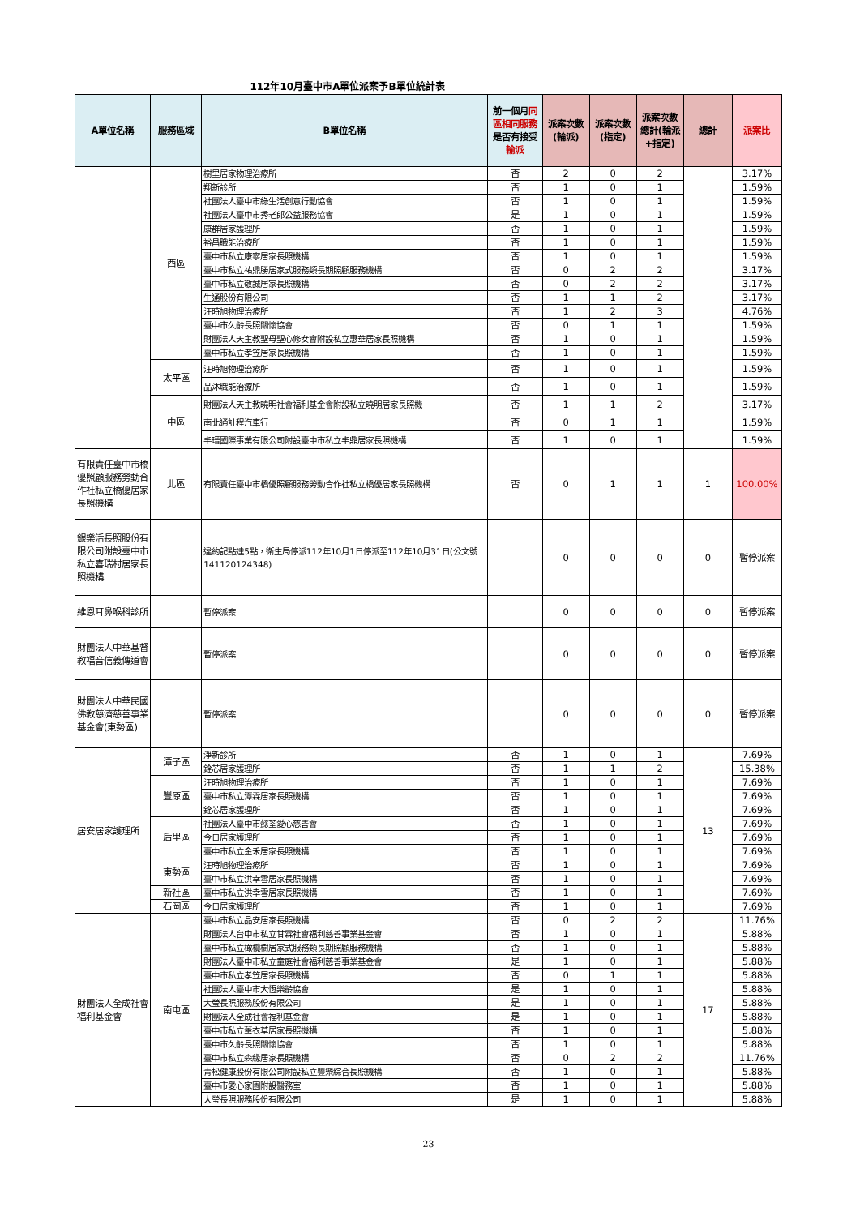112年10月臺中市A單位派案予B單位統計表
| A單位名稱 | 服務區域 | B單位名稱 | 前一個月 同區相同服務 是否有接受 輸派 | 派案次數(輪派) | 派案次數(指定) | 派案次數總計(輪派+指定) | 總計 | 派案比 |
| --- | --- | --- | --- | --- | --- | --- | --- | --- |
| | 西區 | 樹里居家物理治療所 | 否 | 2 | 0 | 2 | | 3.17% |
| | | 翔新診所 | 否 | 1 | 0 | 1 | | 1.59% |
| | | 社團法人臺中市綠生活創意行動協會 | 否 | 1 | 0 | 1 | | 1.59% |
| | | 社團法人臺中市秀老郎公益服務協會 | 是 | 1 | 0 | 1 | | 1.59% |
| | | 康群居家護理所 | 否 | 1 | 0 | 1 | | 1.59% |
| | | 裕昌職能治療所 | 否 | 1 | 0 | 1 | | 1.59% |
| | | 臺中市私立康寧居家長照機構 | 否 | 1 | 0 | 1 | | 1.59% |
| | | 臺中市私立祐鼎勝居家式服務類長期照顧服務機構 | 否 | 0 | 2 | 2 | | 3.17% |
| | | 臺中市私立敬誠居家長照機構 | 否 | 0 | 2 | 2 | | 3.17% |
| | | 生通股份有限公司 | 否 | 1 | 1 | 2 | | 3.17% |
| | | 汪時旭物理治療所 | 否 | 1 | 2 | 3 | | 4.76% |
| | | 臺中市久齡長照關懷協會 | 否 | 0 | 1 | 1 | | 1.59% |
| | | 財團法人天主教聖母聖心修女會附設私立惠華居家長照機構 | 否 | 1 | 0 | 1 | | 1.59% |
| | | 臺中市私立孝笠居家長照機構 | 否 | 1 | 0 | 1 | | 1.59% |
| | 太平區 | 汪時旭物理治療所 | 否 | 1 | 0 | 1 | | 1.59% |
| | | 品沐職能治療所 | 否 | 1 | 0 | 1 | | 1.59% |
| | 中區 | 財團法人天主教曉明社會福利基金會附設私立曉明居家長照機 | 否 | 1 | 1 | 2 | | 3.17% |
| | | 南北通計程汽車行 | 否 | 0 | 1 | 1 | | 1.59% |
| | | 丰瑨國際事業有限公司附設臺中市私立丰鼎居家長照機構 | 否 | 1 | 0 | 1 | | 1.59% |
| 有限責任臺中市橋優照顧服務勞動合作社私立橋優居家長照機構 | 北區 | 有限責任臺中市橋優照顧服務勞動合作社私立橋優居家長照機構 | 否 | 0 | 1 | 1 | 1 | 100.00% |
| 銀樂活長照股份有限公司附設臺中市私立喜瑞村居家長照機構 | | 違約記點達5點，衛生局停派112年10月1日停派至112年10月31日(公文號141120124348) | | 0 | 0 | 0 | 0 | 暫停派案 |
| 維恩耳鼻喉科診所 | | 暫停派案 | | 0 | 0 | 0 | 0 | 暫停派案 |
| 財團法人中華基督教福音信義傳道會 | | 暫停派案 | | 0 | 0 | 0 | 0 | 暫停派案 |
| 財團法人中華民國佛教慈濟慈善事業基金會(東勢區) | | 暫停派案 | | 0 | 0 | 0 | 0 | 暫停派案 |
| 居安居家護理所 | 潭子區 | 淨新診所 | 否 | 1 | 0 | 1 | 13 | 7.69% |
| | | 銓芯居家護理所 | 否 | 1 | 1 | 2 | | 15.38% |
| | 豐原區 | 汪時旭物理治療所 | 否 | 1 | 0 | 1 | | 7.69% |
| | | 臺中市私立潭霖居家長照機構 | 否 | 1 | 0 | 1 | | 7.69% |
| | | 銓芯居家護理所 | 否 | 1 | 0 | 1 | | 7.69% |
| | 后里區 | 社團法人臺中市懿荃愛心慈善會 | 否 | 1 | 0 | 1 | | 7.69% |
| | | 今日居家護理所 | 否 | 1 | 0 | 1 | | 7.69% |
| | | 臺中市私立金禾居家長照機構 | 否 | 1 | 0 | 1 | | 7.69% |
| | 東勢區 | 汪時旭物理治療所 | 否 | 1 | 0 | 1 | | 7.69% |
| | | 臺中市私立洪幸雪居家長照機構 | 否 | 1 | 0 | 1 | | 7.69% |
| | 新社區 | 臺中市私立洪幸雪居家長照機構 | 否 | 1 | 0 | 1 | | 7.69% |
| | 石岡區 | 今日居家護理所 | 否 | 1 | 0 | 1 | | 7.69% |
| 財團法人全成社會福利基金會 | 南屯區 | 臺中市私立品安居家長照機構 | 否 | 0 | 2 | 2 | 17 | 11.76% |
| | | 財團法人台中市私立甘霖社會福利慈善事業基金會 | 否 | 1 | 0 | 1 | | 5.88% |
| | | 臺中市私立橄欖樹居家式服務類長期照顧服務機構 | 否 | 1 | 0 | 1 | | 5.88% |
| | | 財團法人臺中市私立童庭社會福利慈善事業基金會 | 是 | 1 | 0 | 1 | | 5.88% |
| | | 臺中市私立孝笠居家長照機構 | 否 | 0 | 1 | 1 | | 5.88% |
| | | 社團法人臺中市大恆樂齡協會 | 是 | 1 | 0 | 1 | | 5.88% |
| | | 大瑩長照服務股份有限公司 | 是 | 1 | 0 | 1 | | 5.88% |
| | | 財團法人全成社會福利基金會 | 是 | 1 | 0 | 1 | | 5.88% |
| | | 臺中市私立薰衣草居家長照機構 | 否 | 1 | 0 | 1 | | 5.88% |
| | | 臺中市久齡長照關懷協會 | 否 | 1 | 0 | 1 | | 5.88% |
| | | 臺中市私立森緣居家長照機構 | 否 | 0 | 2 | 2 | | 11.76% |
| | | 青松健康股份有限公司附設私立豐樂綜合長照機構 | 否 | 1 | 0 | 1 | | 5.88% |
| | | 臺中市愛心家園附設醫務室 | 否 | 1 | 0 | 1 | | 5.88% |
| | | 大瑩長照服務股份有限公司 | 是 | 1 | 0 | 1 | | 5.88% |
23